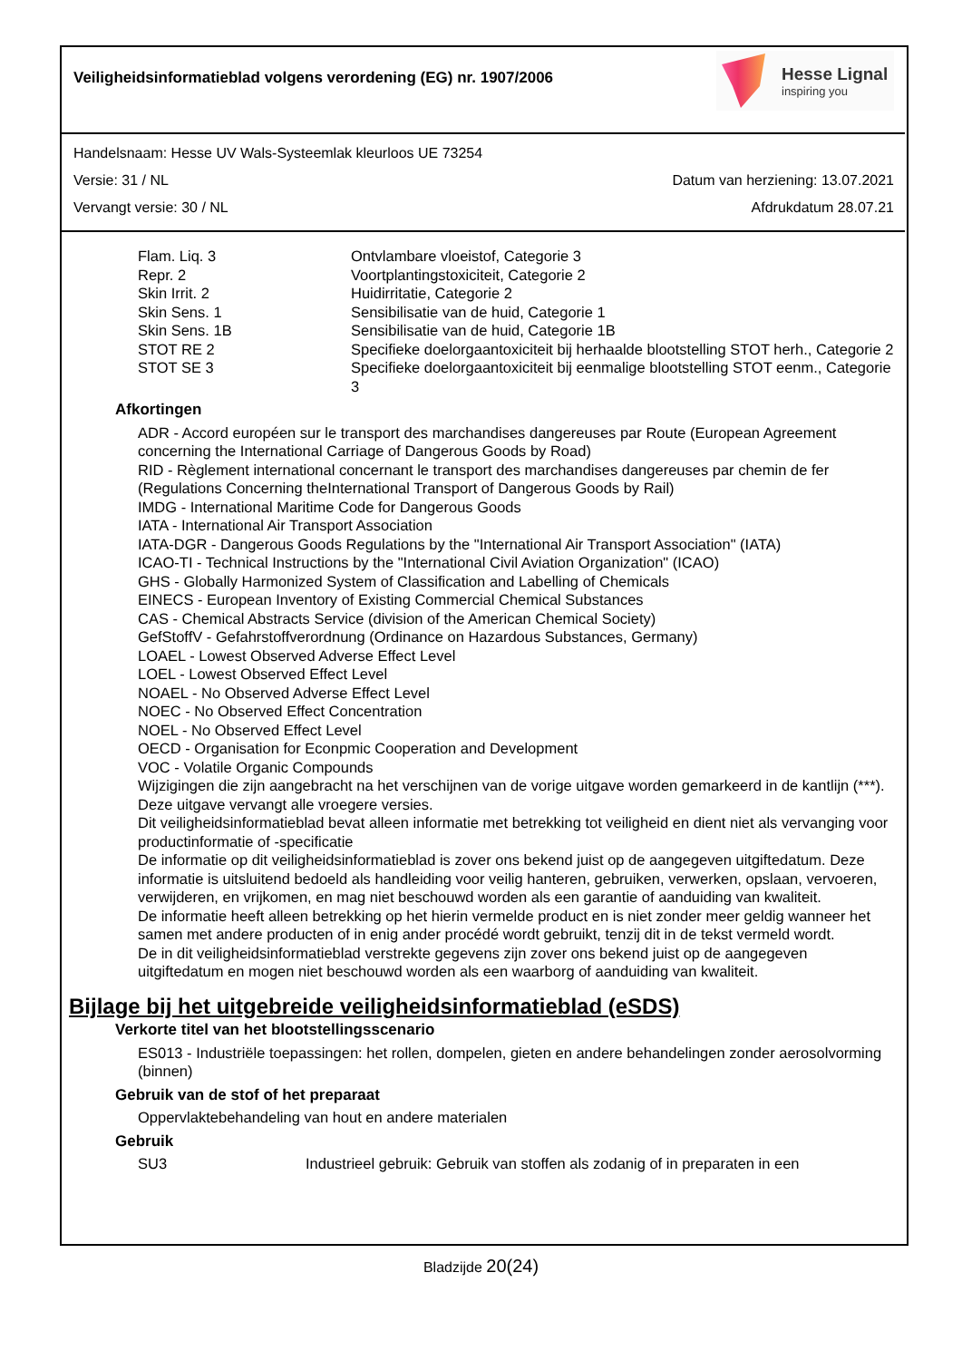Veiligheidsinformatieblad volgens verordening (EG) nr. 1907/2006
Hesse Lignal
inspiring you
Handelsnaam: Hesse UV Wals-Systeemlak kleurloos UE 73254
Versie: 31 / NL Datum van herziening: 13.07.2021
Vervangt versie: 30 / NL Afdrukdatum 28.07.21
| Flam. Liq. 3 | Ontvlambare vloeistof, Categorie 3 |
| Repr. 2 | Voortplantingstoxiciteit, Categorie 2 |
| Skin Irrit. 2 | Huidirritatie, Categorie 2 |
| Skin Sens. 1 | Sensibilisatie van de huid, Categorie 1 |
| Skin Sens. 1B | Sensibilisatie van de huid, Categorie 1B |
| STOT RE 2 | Specifieke doelorgaantoxiciteit bij herhaalde blootstelling STOT herh., Categorie 2 |
| STOT SE 3 | Specifieke doelorgaantoxiciteit bij eenmalige blootstelling STOT eenm., Categorie 3 |
Afkortingen
ADR - Accord européen sur le transport des marchandises dangereuses par Route (European Agreement concerning the International Carriage of Dangerous Goods by Road)
RID - Règlement international concernant le transport des marchandises dangereuses par chemin de fer (Regulations Concerning theInternational Transport of Dangerous Goods by Rail)
IMDG - International Maritime Code for Dangerous Goods
IATA - International Air Transport Association
IATA-DGR - Dangerous Goods Regulations by the "International Air Transport Association" (IATA)
ICAO-TI - Technical Instructions by the "International Civil Aviation Organization" (ICAO)
GHS - Globally Harmonized System of Classification and Labelling of Chemicals
EINECS - European Inventory of Existing Commercial Chemical Substances
CAS - Chemical Abstracts Service (division of the American Chemical Society)
GefStoffV - Gefahrstoffverordnung (Ordinance on Hazardous Substances, Germany)
LOAEL - Lowest Observed Adverse Effect Level
LOEL - Lowest Observed Effect Level
NOAEL - No Observed Adverse Effect Level
NOEC - No Observed Effect Concentration
NOEL - No Observed Effect Level
OECD - Organisation for Econpmic Cooperation and Development
VOC - Volatile Organic Compounds
Wijzigingen die zijn aangebracht na het verschijnen van de vorige uitgave worden gemarkeerd in de kantlijn (***). Deze uitgave vervangt alle vroegere versies.
Dit veiligheidsinformatieblad bevat alleen informatie met betrekking tot veiligheid en dient niet als vervanging voor productinformatie of -specificatie
De informatie op dit veiligheidsinformatieblad is zover ons bekend juist op de aangegeven uitgiftedatum. Deze informatie is uitsluitend bedoeld als handleiding voor veilig hanteren, gebruiken, verwerken, opslaan, vervoeren, verwijderen, en vrijkomen, en mag niet beschouwd worden als een garantie of aanduiding van kwaliteit.
De informatie heeft alleen betrekking op het hierin vermelde product en is niet zonder meer geldig wanneer het samen met andere producten of in enig ander procédé wordt gebruikt, tenzij dit in de tekst vermeld wordt.
De in dit veiligheidsinformatieblad verstrekte gegevens zijn zover ons bekend juist op de aangegeven uitgiftedatum en mogen niet beschouwd worden als een waarborg of aanduiding van kwaliteit.
Bijlage bij het uitgebreide veiligheidsinformatieblad (eSDS)
Verkorte titel van het blootstellingsscenario
ES013 - Industriële toepassingen: het rollen, dompelen, gieten en andere behandelingen zonder aerosolvorming (binnen)
Gebruik van de stof of het preparaat
Oppervlaktebehandeling van hout en andere materialen
Gebruik
| SU3 | Industrieel gebruik: Gebruik van stoffen als zodanig of in preparaten in een |
Bladzijde 20(24)